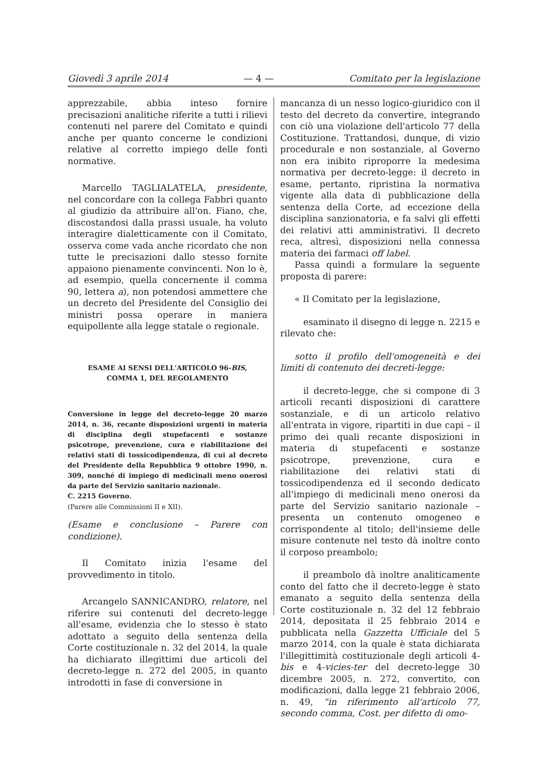Giovedì 3 aprile 2014 — 4 — Comitato per la legislazione
apprezzabile, abbia inteso fornire precisazioni analitiche riferite a tutti i rilievi contenuti nel parere del Comitato e quindi anche per quanto concerne le condizioni relative al corretto impiego delle fonti normative.
Marcello TAGLIALATELA, presidente, nel concordare con la collega Fabbri quanto al giudizio da attribuire all'on. Fiano, che, discostandosi dalla prassi usuale, ha voluto interagire dialetticamente con il Comitato, osserva come vada anche ricordato che non tutte le precisazioni dallo stesso fornite appaiono pienamente convincenti. Non lo è, ad esempio, quella concernente il comma 90, lettera a), non potendosi ammettere che un decreto del Presidente del Consiglio dei ministri possa operare in maniera equipollente alla legge statale o regionale.
ESAME AI SENSI DELL'ARTICOLO 96-BIS,
COMMA 1, DEL REGOLAMENTO
Conversione in legge del decreto-legge 20 marzo 2014, n. 36, recante disposizioni urgenti in materia di disciplina degli stupefacenti e sostanze psicotrope, prevenzione, cura e riabilitazione dei relativi stati di tossicodipendenza, di cui al decreto del Presidente della Repubblica 9 ottobre 1990, n. 309, nonché di impiego di medicinali meno onerosi da parte del Servizio sanitario nazionale.
C. 2215 Governo.
(Parere alle Commissioni II e XII).
(Esame e conclusione – Parere con condizione).
Il Comitato inizia l'esame del provvedimento in titolo.
Arcangelo SANNICANDRO, relatore, nel riferire sui contenuti del decreto-legge all'esame, evidenzia che lo stesso è stato adottato a seguito della sentenza della Corte costituzionale n. 32 del 2014, la quale ha dichiarato illegittimi due articoli del decreto-legge n. 272 del 2005, in quanto introdotti in fase di conversione in
mancanza di un nesso logico-giuridico con il testo del decreto da convertire, integrando con ciò una violazione dell'articolo 77 della Costituzione. Trattandosi, dunque, di vizio procedurale e non sostanziale, al Governo non era inibito riproporre la medesima normativa per decreto-legge: il decreto in esame, pertanto, ripristina la normativa vigente alla data di pubblicazione della sentenza della Corte, ad eccezione della disciplina sanzionatoria, e fa salvi gli effetti dei relativi atti amministrativi. Il decreto reca, altresì, disposizioni nella connessa materia dei farmaci off label.
Passa quindi a formulare la seguente proposta di parere:
« Il Comitato per la legislazione,
esaminato il disegno di legge n. 2215 e rilevato che:
sotto il profilo dell'omogeneità e dei limiti di contenuto dei decreti-legge:
il decreto-legge, che si compone di 3 articoli recanti disposizioni di carattere sostanziale, e di un articolo relativo all'entrata in vigore, ripartiti in due capi – il primo dei quali recante disposizioni in materia di stupefacenti e sostanze psicotrope, prevenzione, cura e riabilitazione dei relativi stati di tossicodipendenza ed il secondo dedicato all'impiego di medicinali meno onerosi da parte del Servizio sanitario nazionale – presenta un contenuto omogeneo e corrispondente al titolo; dell'insieme delle misure contenute nel testo dà inoltre conto il corposo preambolo;
il preambolo dà inoltre analiticamente conto del fatto che il decreto-legge è stato emanato a seguito della sentenza della Corte costituzionale n. 32 del 12 febbraio 2014, depositata il 25 febbraio 2014 e pubblicata nella Gazzetta Ufficiale del 5 marzo 2014, con la quale è stata dichiarata l'illegittimità costituzionale degli articoli 4-bis e 4-vicies-ter del decreto-legge 30 dicembre 2005, n. 272, convertito, con modificazioni, dalla legge 21 febbraio 2006, n. 49, “in riferimento all'articolo 77, secondo comma, Cost. per difetto di omo-